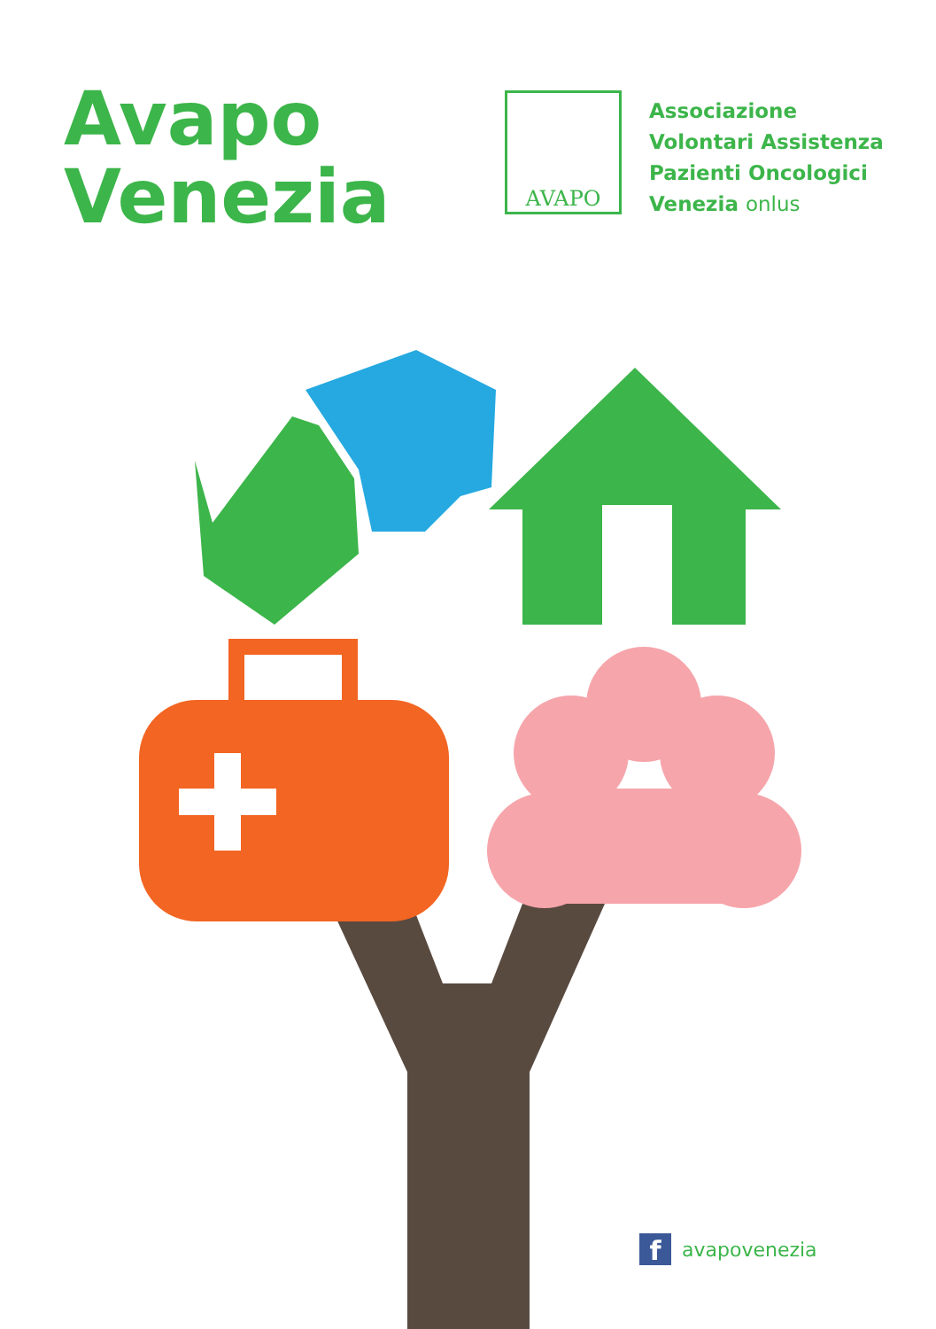Avapo
Venezia
AVAPO
Associazione
Volontari Assistenza
Pazienti Oncologici
Venezia onlus
favapovenezia